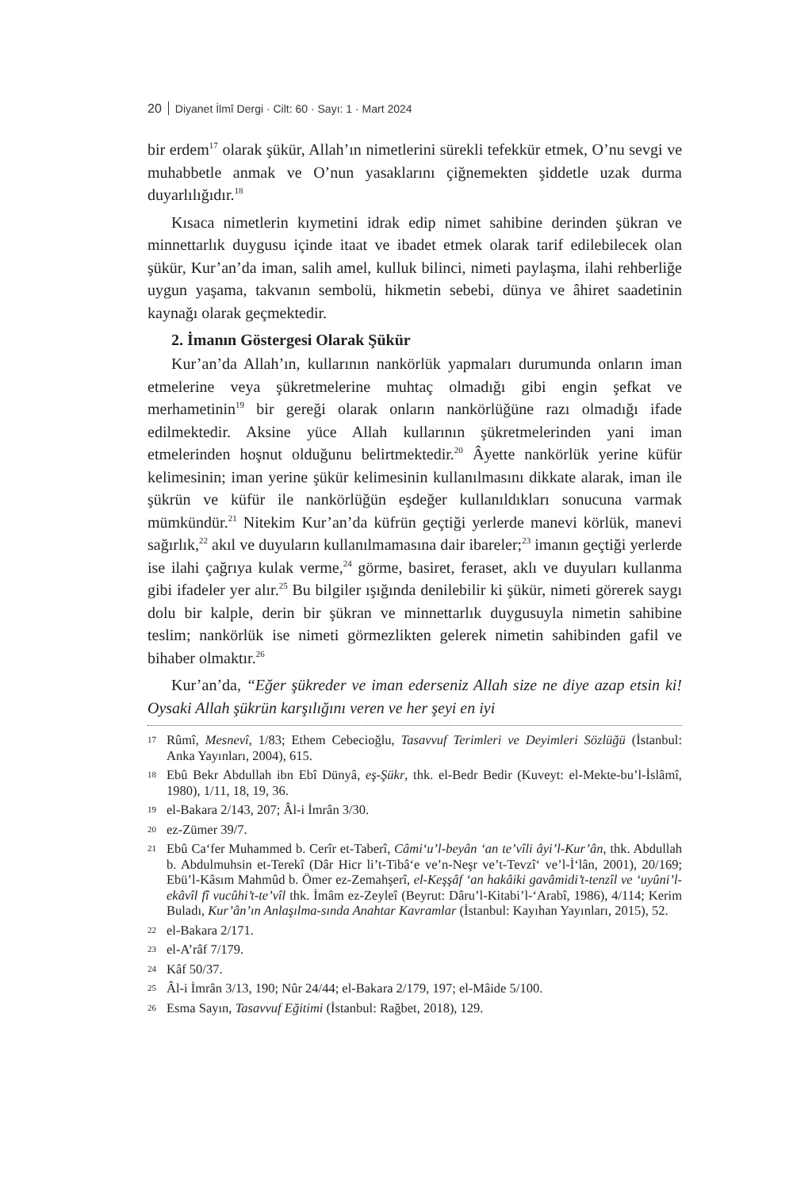20 Diyanet İlmî Dergi · Cilt: 60 · Sayı: 1 · Mart 2024
bir erdem<sup>17</sup> olarak şükür, Allah’ın nimetlerini sürekli tefekkür etmek, O’nu sevgi ve muhabbetle anmak ve O’nun yasaklarını çiğnemekten şiddetle uzak durma duyarlılığıdır.<sup>18</sup>
Kısaca nimetlerin kıymetini idrak edip nimet sahibine derinden şükran ve minnettarlık duygusu içinde itaat ve ibadet etmek olarak tarif edilebilecek olan şükür, Kur’an’da iman, salih amel, kulluk bilinci, nimeti paylaşma, ilahi rehberliğe uygun yaşama, takvanın sembolü, hikmetin sebebi, dünya ve âhiret saadetinin kaynağı olarak geçmektedir.
2. İmanın Göstergesi Olarak Şükür
Kur’an’da Allah’ın, kullarının nankörlük yapmaları durumunda onların iman etmelerine veya şükretmelerine muhtaç olmadığı gibi engin şefkat ve merhametinin<sup>19</sup> bir gereği olarak onların nankörlüğüne razı olmadığı ifade edilmektedir. Aksine yüce Allah kullarının şükretmelerinden yani iman etmelerinden hoşnut olduğunu belirtmektedir.<sup>20</sup> Âyette nankörlük yerine küfür kelimesinin; iman yerine şükür kelimesinin kullanılmasını dikkate alarak, iman ile şükrün ve küfür ile nankörlüğün eşdeğer kullanıldıkları sonucuna varmak mümkündür.<sup>21</sup> Nitekim Kur’an’da küfrün geçtiği yerlerde manevi körlük, manevi sağırlık,<sup>22</sup> akıl ve duyuların kullanılmamasına dair ibareler;<sup>23</sup> imanın geçtiği yerlerde ise ilahi çağrıya kulak verme,<sup>24</sup> görme, basiret, feraset, aklı ve duyuları kullanma gibi ifadeler yer alır.<sup>25</sup> Bu bilgiler ışığında denilebilir ki şükür, nimeti görerek saygı dolu bir kalple, derin bir şükran ve minnettarlık duygusuyla nimetin sahibine teslim; nankörlük ise nimeti görmezlikten gelerek nimetin sahibinden gafil ve bihaber olmaktır.<sup>26</sup>
Kur’an’da, “Eğer şükreder ve iman ederseniz Allah size ne diye azap etsin ki! Oysaki Allah şükrün karşılığını veren ve her şeyi en iyi
17 Rûmî, Mesnevî, 1/83; Ethem Cebecioğlu, Tasavvuf Terimleri ve Deyimleri Sözlüğü (İstanbul: Anka Yayınları, 2004), 615.
18 Ebû Bekr Abdullah ibn Ebî Dünyâ, eş-Şükr, thk. el-Bedr Bedir (Kuveyt: el-Mekte-bu’l-İslâmî, 1980), 1/11, 18, 19, 36.
19 el-Bakara 2/143, 207; Âl-i İmrân 3/30.
20 ez-Zümer 39/7.
21 Ebû Ca‘fer Muhammed b. Cerîr et-Taberî, Câmi‘u’l-beyân ‘an te’vîli âyi’l-Kur’ân, thk. Abdullah b. Abdulmuhsin et-Terekî (Dâr Hicr li’t-Tibâ‘e ve’n-Neşr ve’t-Tevzî‘ ve’l-İ‘lân, 2001), 20/169; Ebü’l-Kâsım Mahmûd b. Ömer ez-Zemahşerî, el-Keşşâf ‘an hakâiki gavâmidi’t-tenzîl ve ‘uyûni’l-ekâvîl fî vucûhi’t-te’vîl thk. İmâm ez-Zeyleî (Beyrut: Dâru’l-Kitabi’l-‘Arabî, 1986), 4/114; Kerim Buladı, Kur’ân’ın Anlaşılma-sında Anahtar Kavramlar (İstanbul: Kayıhan Yayınları, 2015), 52.
22 el-Bakara 2/171.
23 el-A’râf 7/179.
24 Kâf 50/37.
25 Âl-i İmrân 3/13, 190; Nûr 24/44; el-Bakara 2/179, 197; el-Mâide 5/100.
26 Esma Sayın, Tasavvuf Eğitimi (İstanbul: Rağbet, 2018), 129.